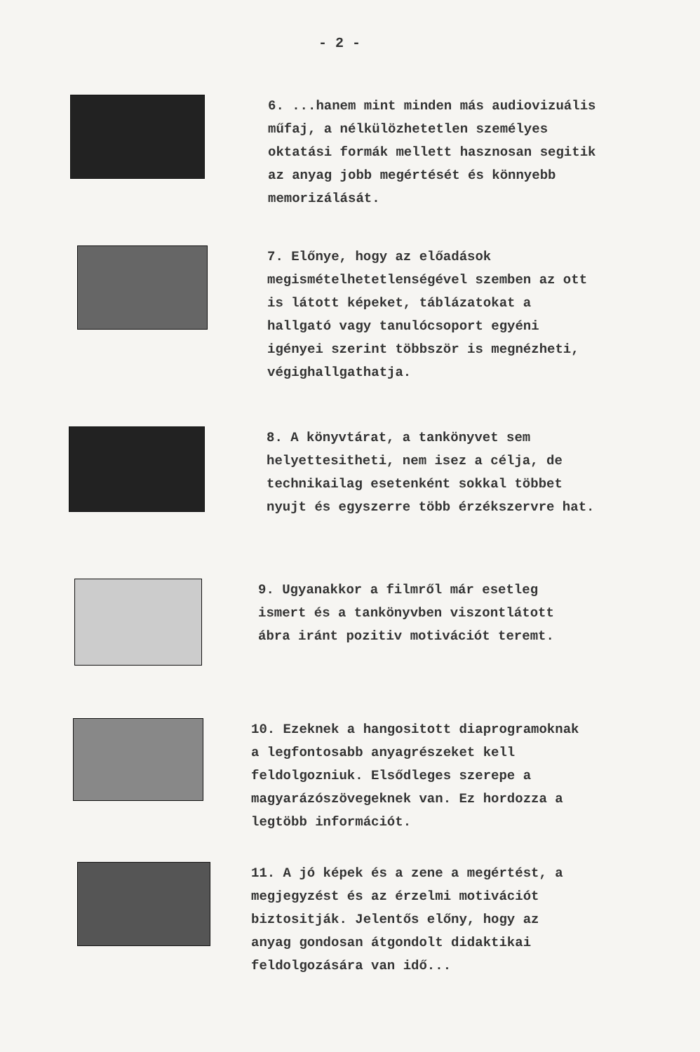- 2 -
6. ...hanem mint minden más audiovizuális műfaj, a nélkülözhetetlen személyes oktatási formák mellett hasznosan segitik az anyag jobb megértését és könnyebb memorizálását.
7. Előnye, hogy az előadások megismételhetetlenségével szemben az ott is látott képeket, táblázatokat a hallgató vagy tanulócsoport egyéni igényei szerint többször is megnézheti, végighallgathatja.
8. A könyvtárat, a tankönyvet sem helyettesitheti, nem isez a célja, de technikailag esetenként sokkal többet nyujt és egyszerre több érzékszervre hat.
9. Ugyanakkor a filmről már esetleg ismert és a tankönyvben viszontlátott ábra iránt pozitiv motivációt teremt.
10. Ezeknek a hangositott diaprogramoknak a legfontosabb anyagrészeket kell feldolgozniuk. Elsődleges szerepe a magyarázószövegeknek van. Ez hordozza a legtöbb információt.
11. A jó képek és a zene a megértést, a megjegyzést és az érzelmi motivációt biztositják. Jelentős előny, hogy az anyag gondosan átgondolt didaktikai feldolgozására van idő...